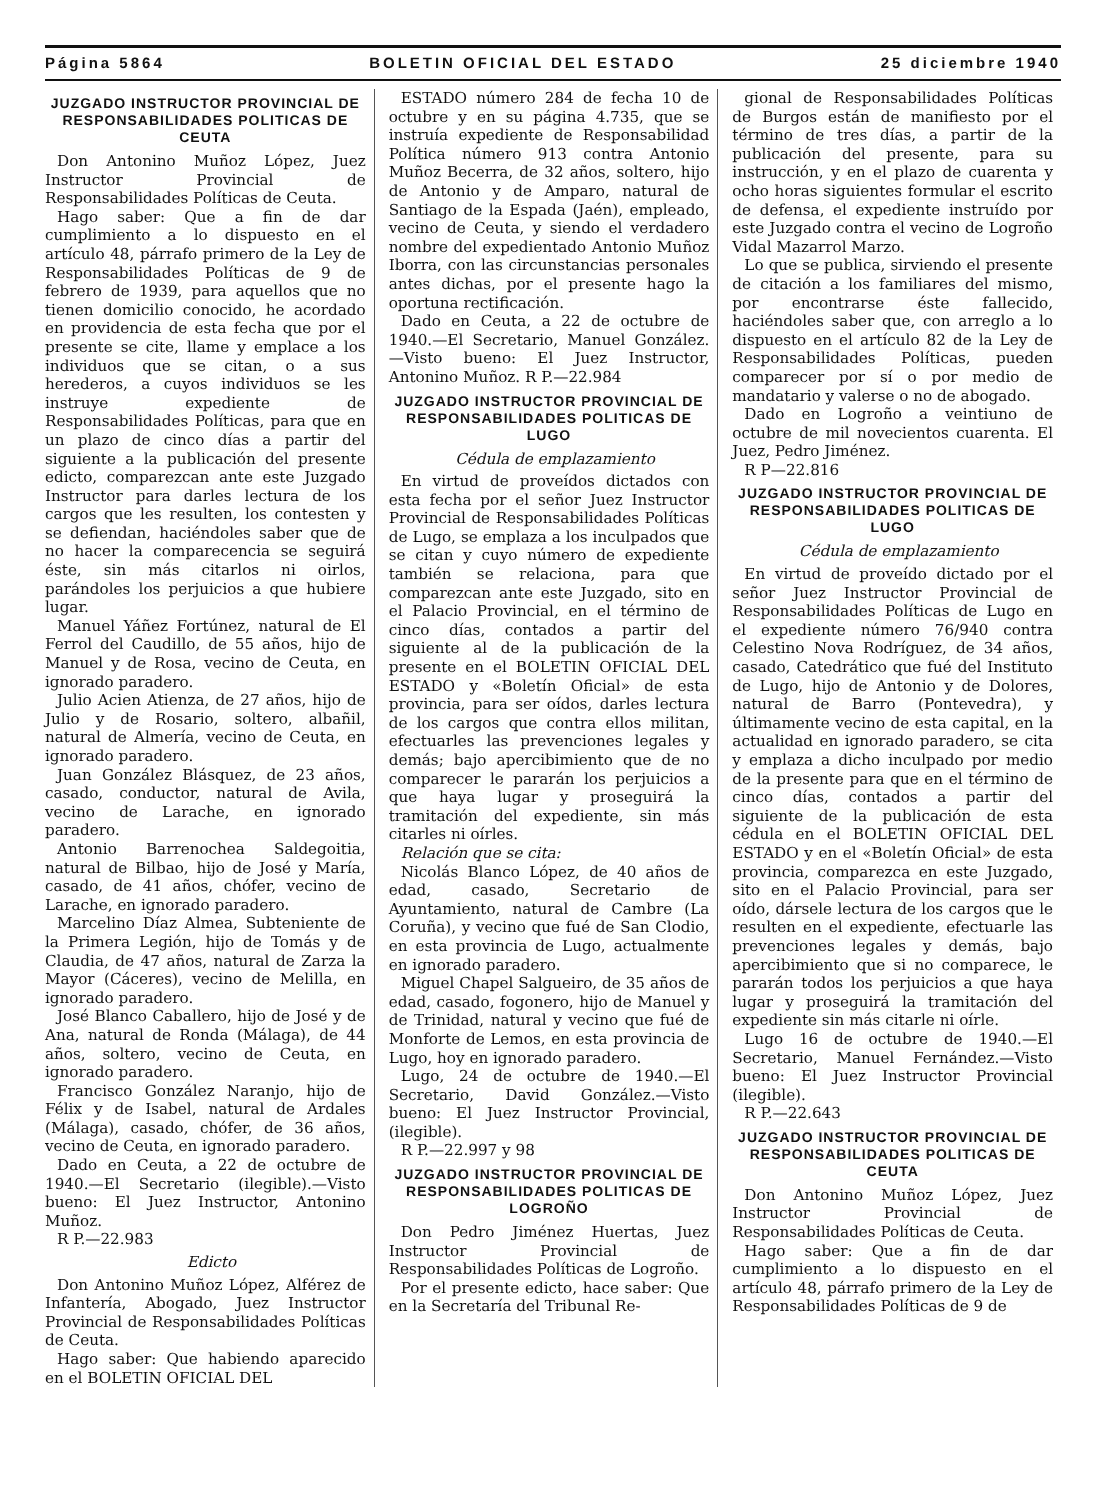Página 5864 BOLETIN OFICIAL DEL ESTADO 25 diciembre 1940
JUZGADO INSTRUCTOR PROVINCIAL DE RESPONSABILIDADES POLITICAS DE CEUTA
Don Antonino Muñoz López, Juez Instructor Provincial de Responsabilidades Políticas de Ceuta.
Hago saber: Que a fin de dar cumplimiento a lo dispuesto en el artículo 48, párrafo primero de la Ley de Responsabilidades Políticas de 9 de febrero de 1939, para aquellos que no tienen domicilio conocido, he acordado en providencia de esta fecha que por el presente se cite, llame y emplace a los individuos que se citan, o a sus herederos, a cuyos individuos se les instruye expediente de Responsabilidades Políticas, para que en un plazo de cinco días a partir del siguiente a la publicación del presente edicto, comparezcan ante este Juzgado Instructor para darles lectura de los cargos que les resulten, los contesten y se defiendan, haciéndoles saber que de no hacer la comparecencia se seguirá éste, sin más citarlos ni oirlos, parándoles los perjuicios a que hubiere lugar.
Manuel Yáñez Fortúnez, natural de El Ferrol del Caudillo, de 55 años, hijo de Manuel y de Rosa, vecino de Ceuta, en ignorado paradero.
Julio Acien Atienza, de 27 años, hijo de Julio y de Rosario, soltero, albañil, natural de Almería, vecino de Ceuta, en ignorado paradero.
Juan González Blásquez, de 23 años, casado, conductor, natural de Avila, vecino de Larache, en ignorado paradero.
Antonio Barrenochea Saldegoitia, natural de Bilbao, hijo de José y María, casado, de 41 años, chófer, vecino de Larache, en ignorado paradero.
Marcelino Díaz Almea, Subteniente de la Primera Legión, hijo de Tomás y de Claudia, de 47 años, natural de Zarza la Mayor (Cáceres), vecino de Melilla, en ignorado paradero.
José Blanco Caballero, hijo de José y de Ana, natural de Ronda (Málaga), de 44 años, soltero, vecino de Ceuta, en ignorado paradero.
Francisco González Naranjo, hijo de Félix y de Isabel, natural de Ardales (Málaga), casado, chófer, de 36 años, vecino de Ceuta, en ignorado paradero.
Dado en Ceuta, a 22 de octubre de 1940.—El Secretario (ilegible).—Visto bueno: El Juez Instructor, Antonino Muñoz.
R P.—22.983
Edicto
Don Antonino Muñoz López, Alférez de Infantería, Abogado, Juez Instructor Provincial de Responsabilidades Políticas de Ceuta.
Hago saber: Que habiendo aparecido en el BOLETIN OFICIAL DEL
ESTADO número 284 de fecha 10 de octubre y en su página 4.735, que se instruía expediente de Responsabilidad Política número 913 contra Antonio Muñoz Becerra, de 32 años, soltero, hijo de Antonio y de Amparo, natural de Santiago de la Espada (Jaén), empleado, vecino de Ceuta, y siendo el verdadero nombre del expedientado Antonio Muñoz Iborra, con las circunstancias personales antes dichas, por el presente hago la oportuna rectificación.
Dado en Ceuta, a 22 de octubre de 1940.—El Secretario, Manuel González.—Visto bueno: El Juez Instructor, Antonino Muñoz. R P.—22.984
JUZGADO INSTRUCTOR PROVINCIAL DE RESPONSABILIDADES POLITICAS DE LUGO
Cédula de emplazamiento
En virtud de proveídos dictados con esta fecha por el señor Juez Instructor Provincial de Responsabilidades Políticas de Lugo, se emplaza a los inculpados que se citan y cuyo número de expediente también se relaciona, para que comparezcan ante este Juzgado, sito en el Palacio Provincial, en el término de cinco días, contados a partir del siguiente al de la publicación de la presente en el BOLETIN OFICIAL DEL ESTADO y «Boletín Oficial» de esta provincia, para ser oídos, darles lectura de los cargos que contra ellos militan, efectuarles las prevenciones legales y demás; bajo apercibimiento que de no comparecer le pararán los perjuicios a que haya lugar y proseguirá la tramitación del expediente, sin más citarles ni oírles.
Relación que se cita:
Nicolás Blanco López, de 40 años de edad, casado, Secretario de Ayuntamiento, natural de Cambre (La Coruña), y vecino que fué de San Clodio, en esta provincia de Lugo, actualmente en ignorado paradero.
Miguel Chapel Salgueiro, de 35 años de edad, casado, fogonero, hijo de Manuel y de Trinidad, natural y vecino que fué de Monforte de Lemos, en esta provincia de Lugo, hoy en ignorado paradero.
Lugo, 24 de octubre de 1940.—El Secretario, David González.—Visto bueno: El Juez Instructor Provincial, (ilegible).
R P.—22.997 y 98
JUZGADO INSTRUCTOR PROVINCIAL DE RESPONSABILIDADES POLITICAS DE LOGROÑO
Don Pedro Jiménez Huertas, Juez Instructor Provincial de Responsabilidades Políticas de Logroño.
Por el presente edicto, hace saber: Que en la Secretaría del Tribunal Re-
gional de Responsabilidades Políticas de Burgos están de manifiesto por el término de tres días, a partir de la publicación del presente, para su instrucción, y en el plazo de cuarenta y ocho horas siguientes formular el escrito de defensa, el expediente instruído por este Juzgado contra el vecino de Logroño Vidal Mazarrol Marzo.
Lo que se publica, sirviendo el presente de citación a los familiares del mismo, por encontrarse éste fallecido, haciéndoles saber que, con arreglo a lo dispuesto en el artículo 82 de la Ley de Responsabilidades Políticas, pueden comparecer por sí o por medio de mandatario y valerse o no de abogado.
Dado en Logroño a veintiuno de octubre de mil novecientos cuarenta. El Juez, Pedro Jiménez.
R P—22.816
JUZGADO INSTRUCTOR PROVINCIAL DE RESPONSABILIDADES POLITICAS DE LUGO
Cédula de emplazamiento
En virtud de proveído dictado por el señor Juez Instructor Provincial de Responsabilidades Políticas de Lugo en el expediente número 76/940 contra Celestino Nova Rodríguez, de 34 años, casado, Catedrático que fué del Instituto de Lugo, hijo de Antonio y de Dolores, natural de Barro (Pontevedra), y últimamente vecino de esta capital, en la actualidad en ignorado paradero, se cita y emplaza a dicho inculpado por medio de la presente para que en el término de cinco días, contados a partir del siguiente de la publicación de esta cédula en el BOLETIN OFICIAL DEL ESTADO y en el «Boletín Oficial» de esta provincia, comparezca en este Juzgado, sito en el Palacio Provincial, para ser oído, dársele lectura de los cargos que le resulten en el expediente, efectuarle las prevenciones legales y demás, bajo apercibimiento que si no comparece, le pararán todos los perjuicios a que haya lugar y proseguirá la tramitación del expediente sin más citarle ni oírle.
Lugo 16 de octubre de 1940.—El Secretario, Manuel Fernández.—Visto bueno: El Juez Instructor Provincial (ilegible).
R P.—22.643
JUZGADO INSTRUCTOR PROVINCIAL DE RESPONSABILIDADES POLITICAS DE CEUTA
Don Antonino Muñoz López, Juez Instructor Provincial de Responsabilidades Políticas de Ceuta.
Hago saber: Que a fin de dar cumplimiento a lo dispuesto en el artículo 48, párrafo primero de la Ley de Responsabilidades Políticas de 9 de